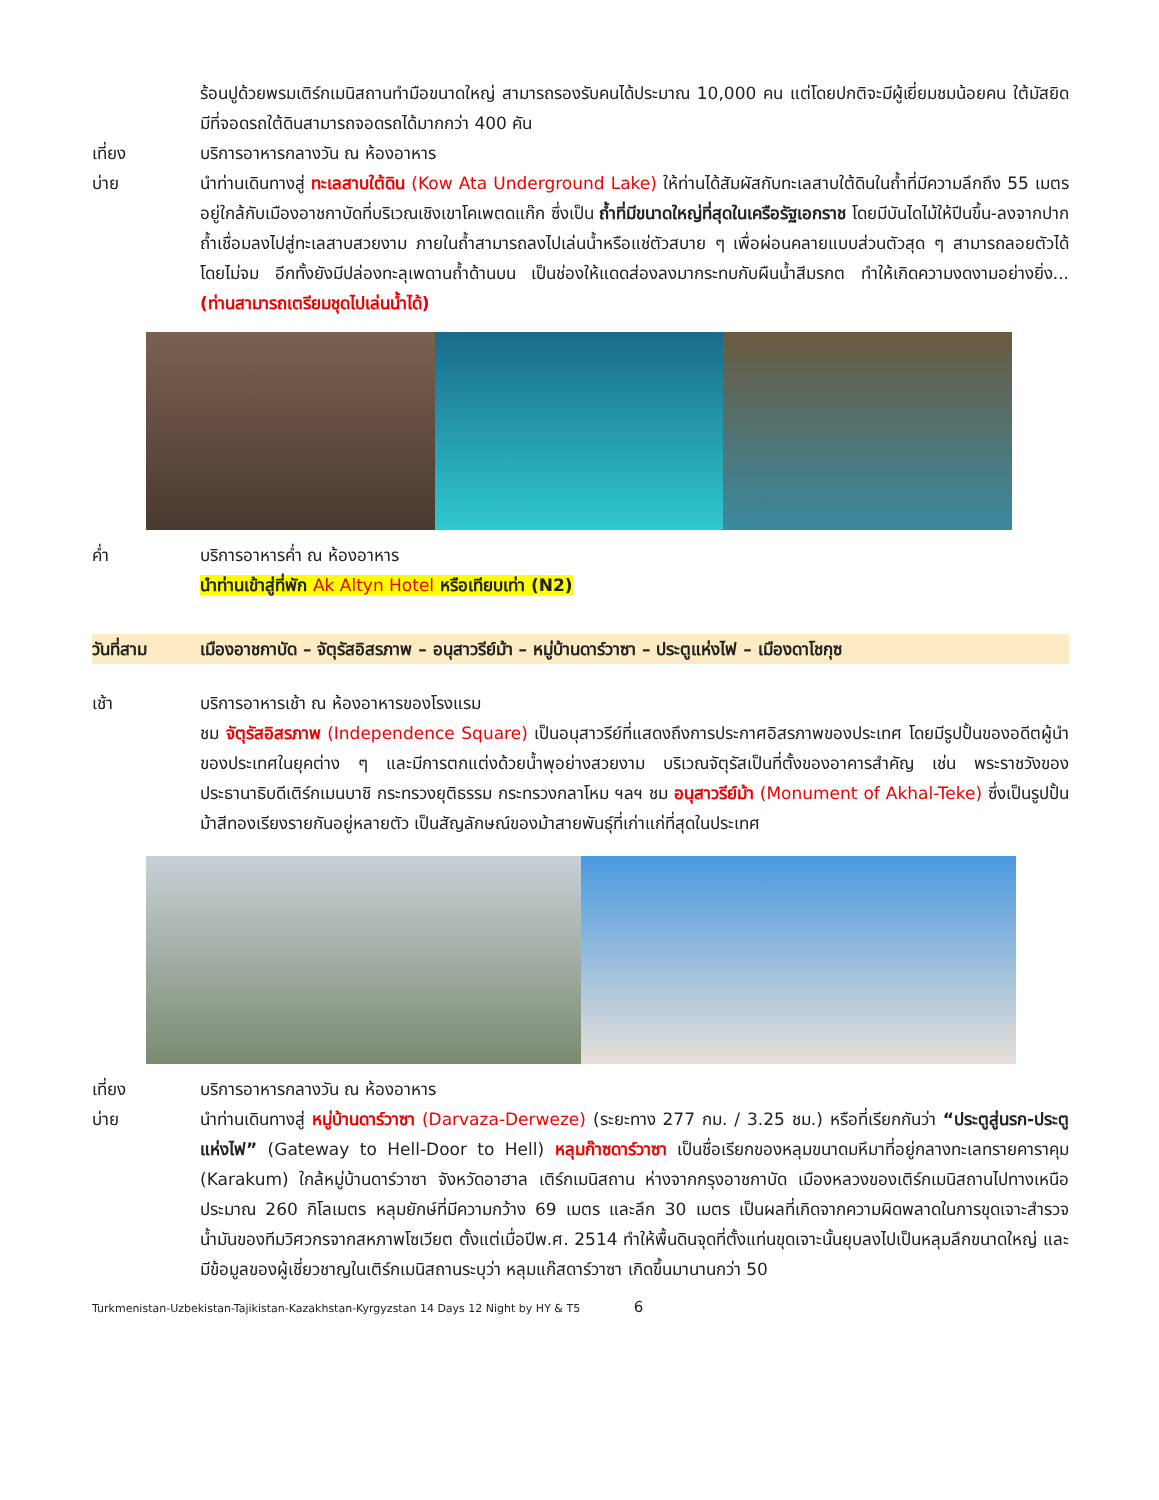ร้อนปูด้วยพรมเติร์กเมนิสถานทำมือขนาดใหญ่ สามารถรองรับคนได้ประมาณ 10,000 คน แต่โดยปกติจะมีผู้เยี่ยมชมน้อยคน ใต้มัสยิดมีที่จอดรถใต้ดินสามารถจอดรถได้มากกว่า 400 คัน
เที่ยง บริการอาหารกลางวัน ณ ห้องอาหาร
บ่าย นำท่านเดินทางสู่ ทะเลสาบใต้ดิน (Kow Ata Underground Lake) ให้ท่านได้สัมผัสกับทะเลสาบใต้ดินในถ้ำที่มีความลึกถึง 55 เมตร อยู่ใกล้กับเมืองอาชกาบัดที่บริเวณเชิงเขาโคเพตดแก๊ก ซึ่งเป็น ถ้ำที่มีขนาดใหญ่ที่สุดในเครือรัฐเอกราช โดยมีบันไดไม้ให้ปีนขึ้น-ลงจากปากถ้ำเชื่อมลงไปสู่ทะเลสาบสวยงาม ภายในถ้ำสามารถลงไปเล่นน้ำหรือแช่ตัวสบาย ๆ เพื่อผ่อนคลายแบบส่วนตัวสุด ๆ สามารถลอยตัวได้โดยไม่จม อีกทั้งยังมีปล่องทะลุเพดานถ้ำด้านบน เป็นช่องให้แดดส่องลงมากระทบกับผืนน้ำสีมรกต ทำให้เกิดความงดงามอย่างยิ่ง... (ท่านสามารถเตรียมชุดไปเล่นน้ำได้)
ค่ำ บริการอาหารค่ำ ณ ห้องอาหาร
นำท่านเข้าสู่ที่พัก Ak Altyn Hotel หรือเทียบเท่า (N2)
วันที่สาม เมืองอาชกาบัด – จัตุรัสอิสรภาพ – อนุสาวรีย์ม้า – หมู่บ้านดาร์วาซา – ประตูแห่งไฟ – เมืองดาโชกุซ
เช้า บริการอาหารเช้า ณ ห้องอาหารของโรงแรม
ชม จัตุรัสอิสรภาพ (Independence Square) เป็นอนุสาวรีย์ที่แสดงถึงการประกาศอิสรภาพของประเทศ โดยมีรูปปั้นของอดีตผู้นำของประเทศในยุคต่าง ๆ และมีการตกแต่งด้วยน้ำพุอย่างสวยงาม บริเวณจัตุรัสเป็นที่ตั้งของอาคารสำคัญ เช่น พระราชวังของประธานาธิบดีเติร์กเมนบาชิ กระทรวงยุติธรรม กระทรวงกลาโหม ฯลฯ ชม อนุสาวรีย์ม้า (Monument of Akhal-Teke) ซึ่งเป็นรูปปั้นม้าสีทองเรียงรายกันอยู่หลายตัว เป็นสัญลักษณ์ของม้าสายพันธุ์ที่เก่าแก่ที่สุดในประเทศ
เที่ยง บริการอาหารกลางวัน ณ ห้องอาหาร
บ่าย นำท่านเดินทางสู่ หมู่บ้านดาร์วาซา (Darvaza-Derweze) (ระยะทาง 277 กม. / 3.25 ชม.) หรือที่เรียกกันว่า “ประตูสู่นรก-ประตูแห่งไฟ” (Gateway to Hell-Door to Hell) หลุมก๊าซดาร์วาซา เป็นชื่อเรียกของหลุมขนาดมหึมาที่อยู่กลางทะเลทรายคาราคุม (Karakum) ใกล้หมู่บ้านดาร์วาซา จังหวัดอาฮาล เติร์กเมนิสถาน ห่างจากกรุงอาชกาบัด เมืองหลวงของเติร์กเมนิสถานไปทางเหนือประมาณ 260 กิโลเมตร หลุมยักษ์ที่มีความกว้าง 69 เมตร และลึก 30 เมตร เป็นผลที่เกิดจากความผิดพลาดในการขุดเจาะสำรวจน้ำมันของทีมวิศวกรจากสหภาพโซเวียต ตั้งแต่เมื่อปีพ.ศ. 2514 ทำให้พื้นดินจุดที่ตั้งแท่นขุดเจาะนั้นยุบลงไปเป็นหลุมลึกขนาดใหญ่ และมีข้อมูลของผู้เชี่ยวชาญในเติร์กเมนิสถานระบุว่า หลุมแก๊สดาร์วาซา เกิดขึ้นมานานกว่า 50
Turkmenistan-Uzbekistan-Tajikistan-Kazakhstan-Kyrgyzstan 14 Days 12 Night by HY & T5 6